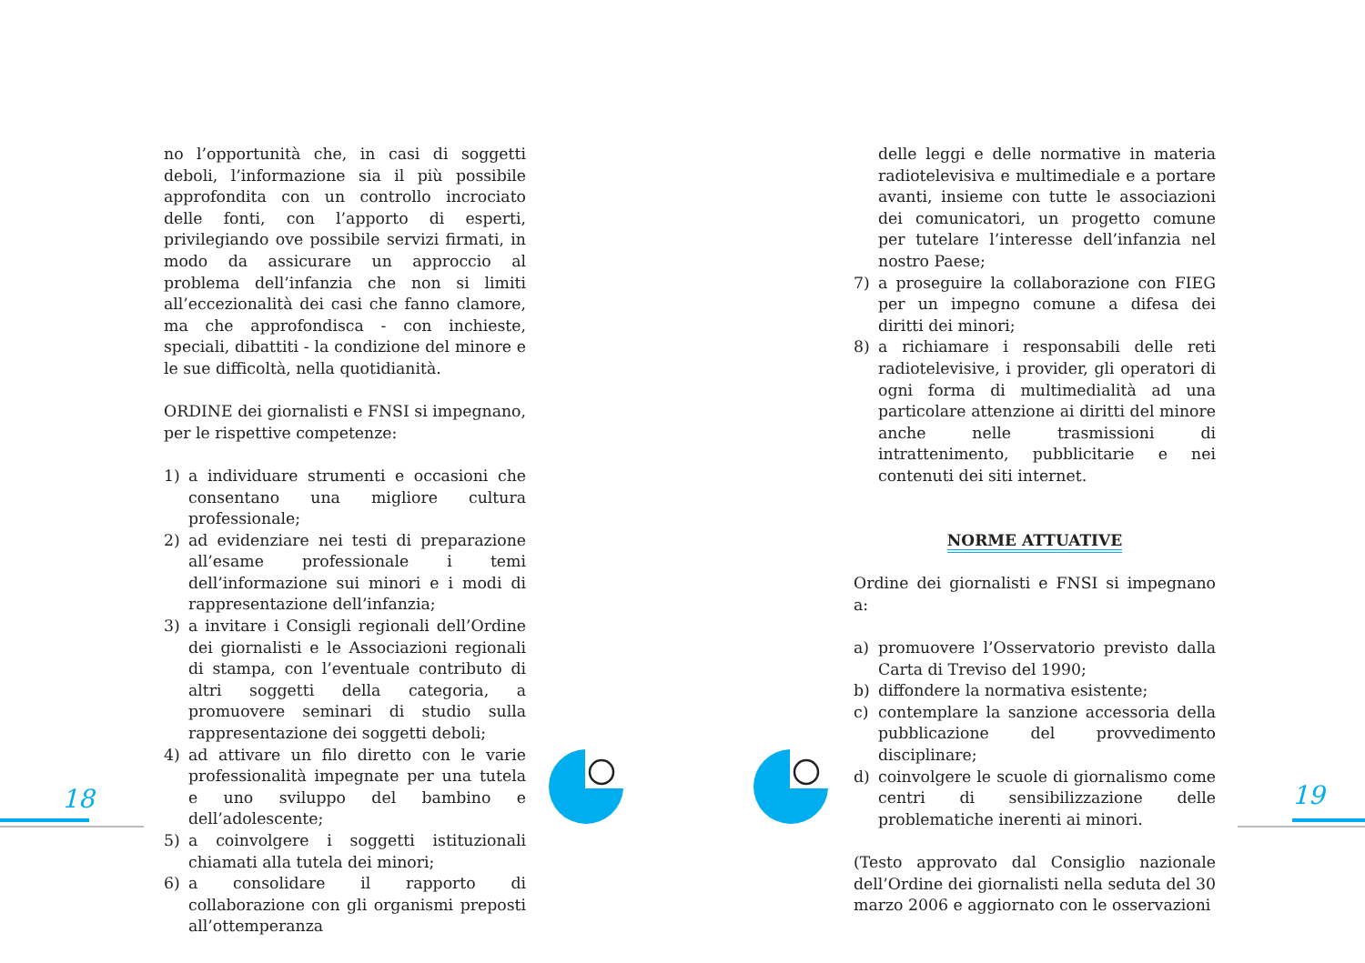18 19
no l’opportunità che, in casi di soggetti deboli, l’informazione sia il più possibile approfondita con un controllo incrociato delle fonti, con l’apporto di esperti, privilegiando ove possibile servizi firmati, in modo da assicurare un approccio al problema dell’infanzia che non si limiti all’eccezionalità dei casi che fanno clamore, ma che approfondisca - con inchieste, speciali, dibattiti - la condizione del minore e le sue difficoltà, nella quotidianità.
ORDINE dei giornalisti e FNSI si impegnano, per le rispettive competenze:
1) a individuare strumenti e occasioni che consentano una migliore cultura professionale;
2) ad evidenziare nei testi di preparazione all’esame professionale i temi dell’informazione sui minori e i modi di rappresentazione dell’infanzia;
3) a invitare i Consigli regionali dell’Ordine dei giornalisti e le Associazioni regionali di stampa, con l’eventuale contributo di altri soggetti della categoria, a promuovere seminari di studio sulla rappresentazione dei soggetti deboli;
4) ad attivare un filo diretto con le varie professionalità impegnate per una tutela e uno sviluppo del bambino e dell’adolescente;
5) a coinvolgere i soggetti istituzionali chiamati alla tutela dei minori;
6) a consolidare il rapporto di collaborazione con gli organismi preposti all’ottemperanza
delle leggi e delle normative in materia radiotelevisiva e multimediale e a portare avanti, insieme con tutte le associazioni dei comunicatori, un progetto comune per tutelare l’interesse dell’infanzia nel nostro Paese;
7) a proseguire la collaborazione con FIEG per un impegno comune a difesa dei diritti dei minori;
8) a richiamare i responsabili delle reti radiotelevisive, i provider, gli operatori di ogni forma di multimedialità ad una particolare attenzione ai diritti del minore anche nelle trasmissioni di intrattenimento, pubblicitarie e nei contenuti dei siti internet.
NORME ATTUATIVE
Ordine dei giornalisti e FNSI si impegnano a:
a) promuovere l’Osservatorio previsto dalla Carta di Treviso del 1990;
b) diffondere la normativa esistente;
c) contemplare la sanzione accessoria della pubblicazione del provvedimento disciplinare;
d) coinvolgere le scuole di giornalismo come centri di sensibilizzazione delle problematiche inerenti ai minori.
(Testo approvato dal Consiglio nazionale dell’Ordine dei giornalisti nella seduta del 30 marzo 2006 e aggiornato con le osservazioni